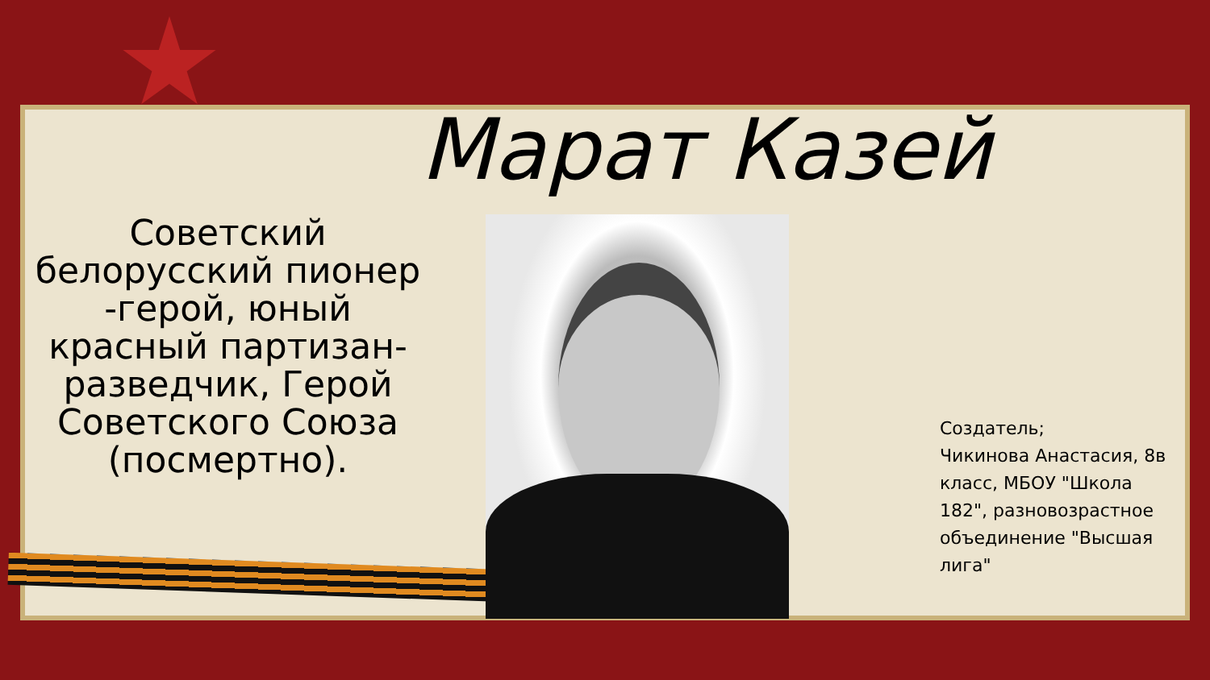Марат Казей
Советский белорусский пионер -герой, юный красный партизан-разведчик, Герой Советского Союза (посмертно).
Создатель;
Чикинова Анастасия, 8в класс, МБОУ "Школа 182", разновозрастное объединение "Высшая лига"